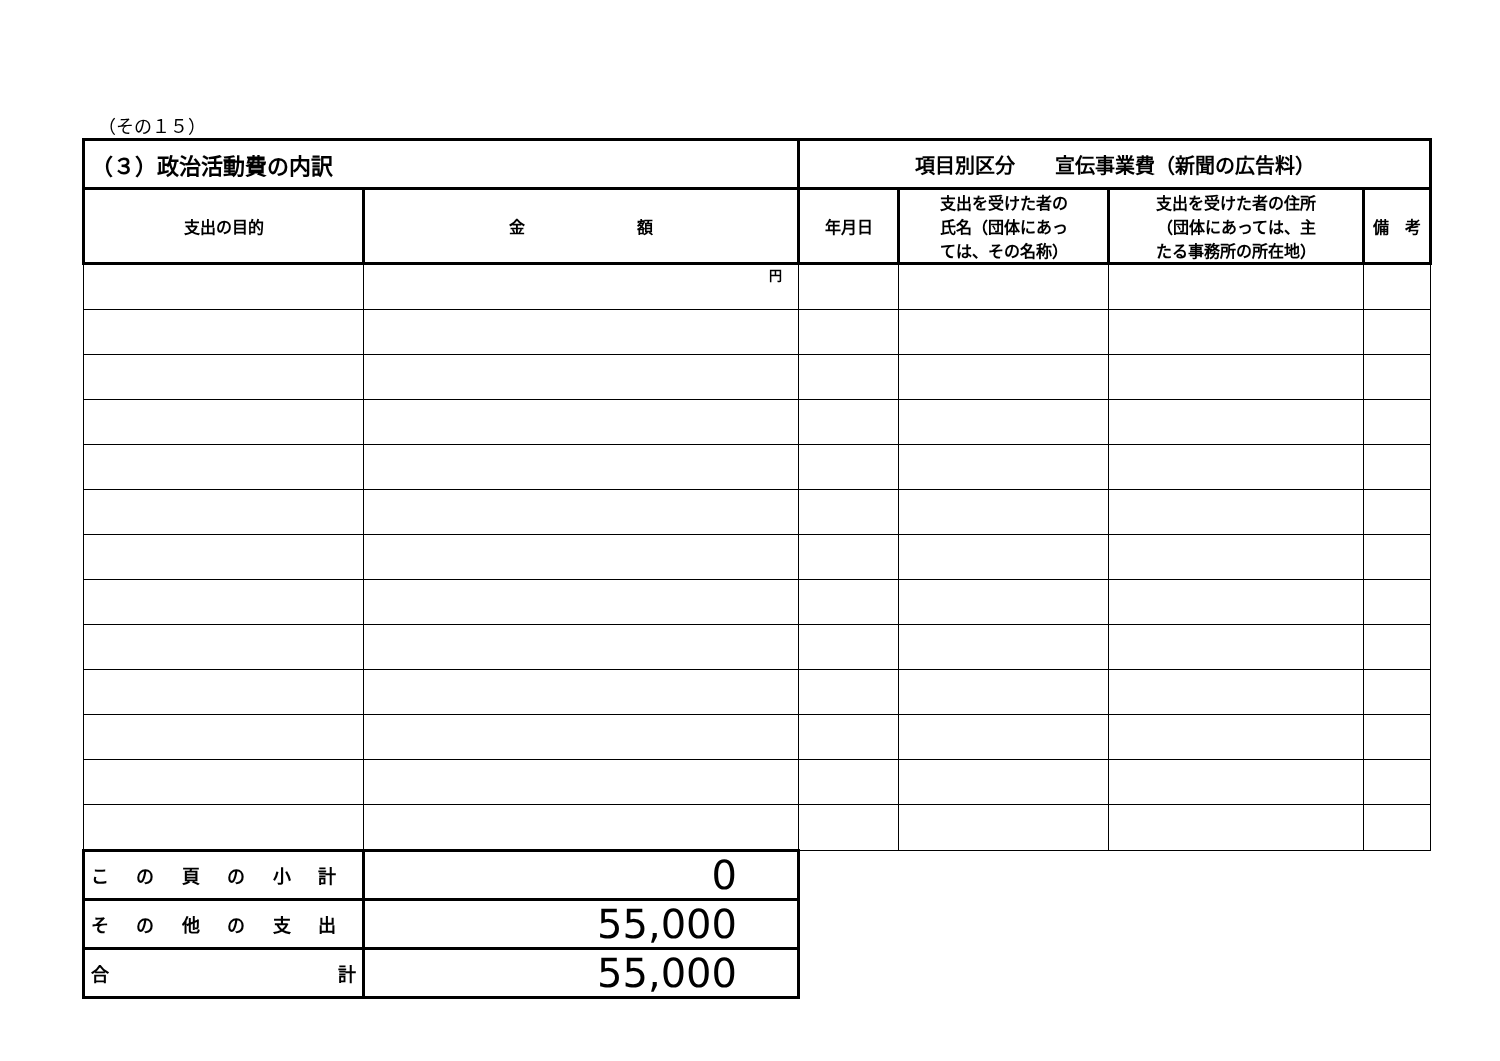（その１５）
| （３）政治活動費の内訳 | | 項目別区分 宣伝事業費（新聞の広告料） | | | |
| 支出の目的 | 金 額 | 年月日 | 支出を受けた者の 氏名（団体にあっ ては、その名称） | 支出を受けた者の住所 （団体にあっては、主 たる事務所の所在地） | 備 考 |
| | 円 | | | | |
| この頁の小計 | 0 | | | | |
| その他の支出 | 55,000 | | | | |
| 合 計 | 55,000 | | | | |